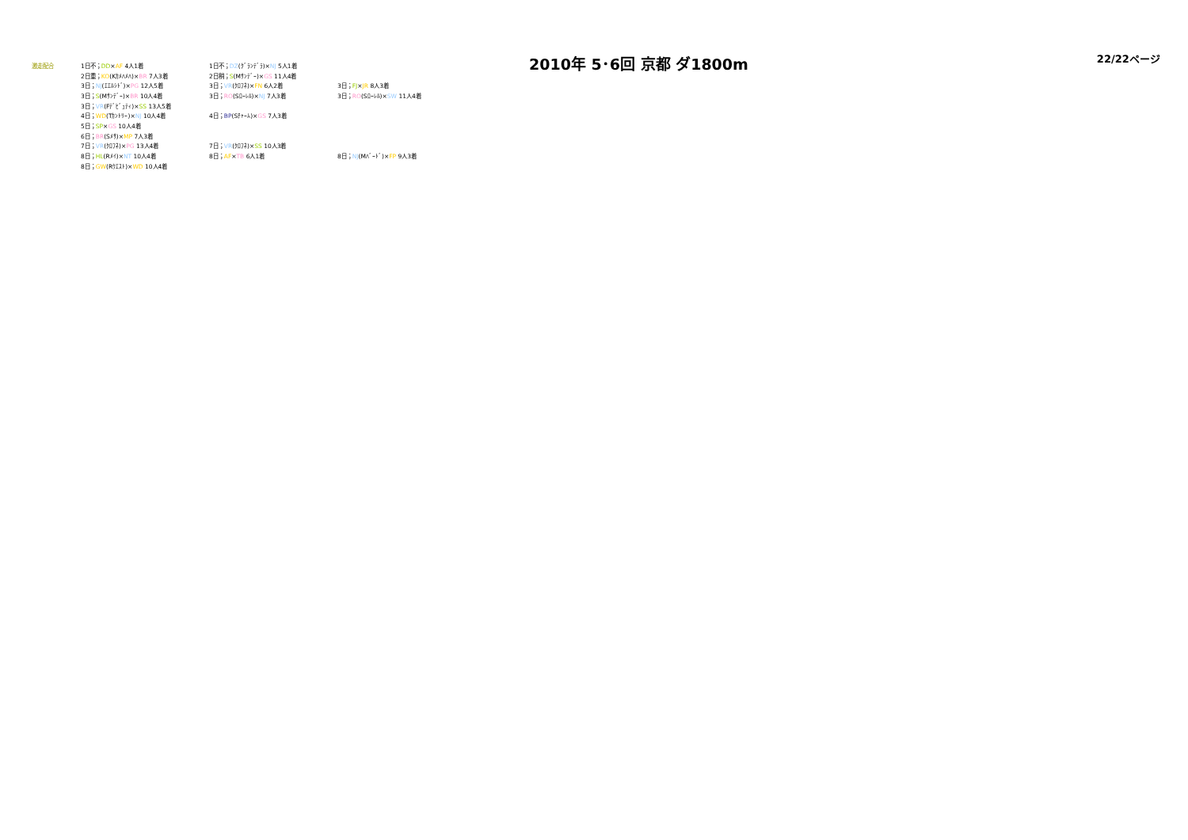| 激走配合 | 1日不； DD × AF 4人1着 | 1日不； DZ (ｸﾞﾗﾝﾃﾞﾗ)× NJ 5人1着 | |
| | 2日重； KO (Kｶﾒﾊﾒﾊ)× BR 7人3着 | 2日稍； S (Mｻﾝﾃﾞｰ)× GS 11人4着 | |
| | 3日； NJ (ｴｴﾙｼﾄﾞ)× PG 12人5着 | 3日； VR (ｸﾛﾌﾈ)× FN 6人2着 | 3日； FJ × JR 8人3着 |
| | 3日； S (Mｻﾝﾃﾞｰ)× BR 10人4着 | 3日； RO (Sﾛｰﾚﾙ)× NJ 7人3着 | 3日； RO (Sﾛｰﾚﾙ)× SW 11人4着 |
| | 3日； VR (Fﾃﾞﾋﾞｭﾃｨ)× SS 13人5着 | | |
| | 4日； WD (Tｶﾝﾄﾘｰ)× NJ 10人4着 | 4日； BP (Sﾁｬｰﾑ)× GS 7人3着 | |
| | 5日； SP × GS 10人4着 | | |
| | 6日； BR (Sﾒｻ)× MP 7人3着 | | |
| | 7日； VR (ｸﾛﾌﾈ)× PG 13人4着 | 7日； VR (ｸﾛﾌﾈ)× SS 10人3着 | |
| | 8日； HL (Rﾒｲ)× NT 10人4着 | 8日； AF × TB 6人1着 | 8日； NJ (Mﾊﾞｰﾄﾞ)× FP 9人3着 |
| | 8日； GW (Rｳｴｽﾄ)× WD 10人4着 | | |
2010年 5･6回 京都 ダ1800m
22/22ページ